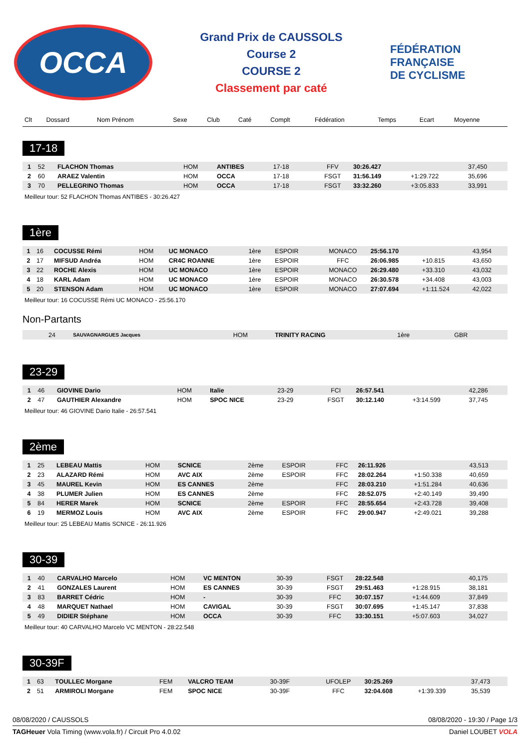OCCA
Grand Prix de CAUSSOLS
Course 2
COURSE 2
Classement par caté
FÉDÉRATION
FRANÇAISE
DE CYCLISME
| Clt | Dossard | Nom Prénom | Sexe | Club | Caté | Complt | Fédération | Temps | Ecart | Moyenne |
| --- | --- | --- | --- | --- | --- | --- | --- | --- | --- | --- |
17-18
| 1 | 52 | FLACHON Thomas | HOM | ANTIBES | 17-18 | | FFV | 30:26.427 | | 37,450 |
| 2 | 60 | ARAEZ Valentin | HOM | OCCA | 17-18 | | FSGT | 31:56.149 | +1:29.722 | 35,696 |
| 3 | 70 | PELLEGRINO Thomas | HOM | OCCA | 17-18 | | FSGT | 33:32.260 | +3:05.833 | 33,991 |
Meilleur tour: 52 FLACHON Thomas ANTIBES - 30:26.427
1ère
| 1 | 16 | COCUSSE Rémi | HOM | UC MONACO | 1ère | ESPOIR | MONACO | 25:56.170 | | 43,954 |
| 2 | 17 | MIFSUD Andréa | HOM | CR4C ROANNE | 1ère | ESPOIR | FFC | 26:06.985 | +10.815 | 43,650 |
| 3 | 22 | ROCHE Alexis | HOM | UC MONACO | 1ère | ESPOIR | MONACO | 26:29.480 | +33.310 | 43,032 |
| 4 | 18 | KARL Adam | HOM | UC MONACO | 1ère | ESPOIR | MONACO | 26:30.578 | +34.408 | 43,003 |
| 5 | 20 | STENSON Adam | HOM | UC MONACO | 1ère | ESPOIR | MONACO | 27:07.694 | +1:11.524 | 42,022 |
Meilleur tour: 16 COCUSSE Rémi UC MONACO - 25:56.170
Non-Partants
| | 24 | SAUVAGNARGUES Jacques | HOM | TRINITY RACING | 1ère | | GBR | | | |
23-29
| 1 | 46 | GIOVINE Dario | HOM | Italie | 23-29 | | FCI | 26:57.541 | | 42,286 |
| 2 | 47 | GAUTHIER Alexandre | HOM | SPOC NICE | 23-29 | | FSGT | 30:12.140 | +3:14.599 | 37,745 |
Meilleur tour: 46 GIOVINE Dario Italie - 26:57.541
2ème
| 1 | 25 | LEBEAU Mattis | HOM | SCNICE | 2ème | ESPOIR | FFC | 26:11.926 | | 43,513 |
| 2 | 23 | ALAZARD Rémi | HOM | AVC AIX | 2ème | ESPOIR | FFC | 28:02.264 | +1:50.338 | 40,659 |
| 3 | 45 | MAUREL Kevin | HOM | ES CANNES | 2ème | | FFC | 28:03.210 | +1:51.284 | 40,636 |
| 4 | 38 | PLUMER Julien | HOM | ES CANNES | 2ème | | FFC | 28:52.075 | +2:40.149 | 39,490 |
| 5 | 84 | HERER Marek | HOM | SCNICE | 2ème | ESPOIR | FFC | 28:55.654 | +2:43.728 | 39,408 |
| 6 | 19 | MERMOZ Louis | HOM | AVC AIX | 2ème | ESPOIR | FFC | 29:00.947 | +2:49.021 | 39,288 |
Meilleur tour: 25 LEBEAU Mattis SCNICE - 26:11.926
30-39
| 1 | 40 | CARVALHO Marcelo | HOM | VC MENTON | 30-39 | | FSGT | 28:22.548 | | 40,175 |
| 2 | 41 | GONZALES Laurent | HOM | ES CANNES | 30-39 | | FSGT | 29:51.463 | +1:28.915 | 38,181 |
| 3 | 83 | BARRET Cédric | HOM | - | 30-39 | | FFC | 30:07.157 | +1:44.609 | 37,849 |
| 4 | 48 | MARQUET Nathael | HOM | CAVIGAL | 30-39 | | FSGT | 30:07.695 | +1:45.147 | 37,838 |
| 5 | 49 | DIDIER Stéphane | HOM | OCCA | 30-39 | | FFC | 33:30.151 | +5:07.603 | 34,027 |
Meilleur tour: 40 CARVALHO Marcelo VC MENTON - 28:22.548
30-39F
| 1 | 63 | TOULLEC Morgane | FEM | VALCRO TEAM | 30-39F | | UFOLEP | 30:25.269 | | 37,473 |
| 2 | 51 | ARMIROLI Morgane | FEM | SPOC NICE | 30-39F | | FFC | 32:04.608 | +1:39.339 | 35,539 |
08/08/2020 / CAUSSOLS 08/08/2020 - 19:30 / Page 1/3
TAGHeuer Vola Timing (www.vola.fr) / Circuit Pro 4.0.02 Daniel LOUBET VOLA